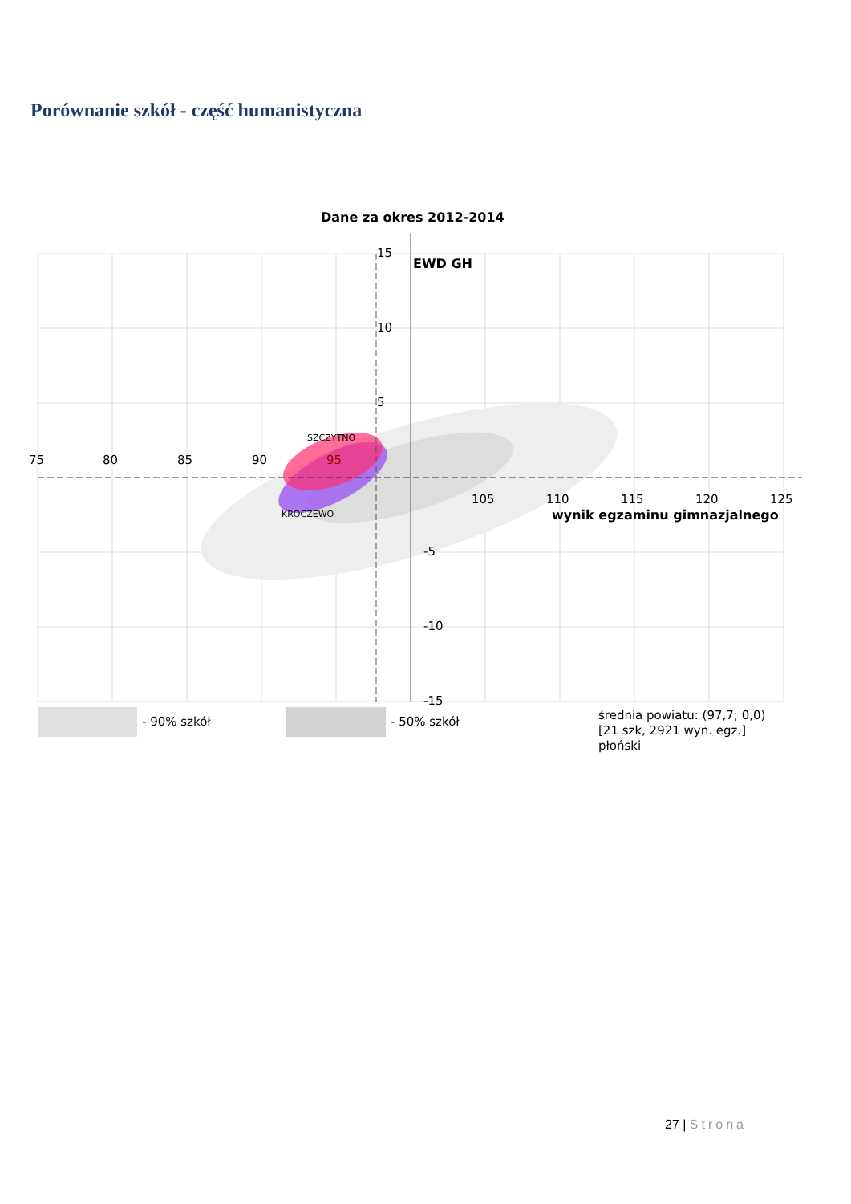Porównanie szkół - część humanistyczna
Dane za okres 2012-2014
75
80
85
90
95
105
110
115
120
125
wynik egzaminu gimnazjalnego
15
10
5
-5
-10
-15
EWD GH
SZCZYTNO
KROCZEWO
- 90% szkół
- 50% szkół
średnia powiatu: (97,7; 0,0)
[21 szk, 2921 wyn. egz.]
płoński
27 | Strona